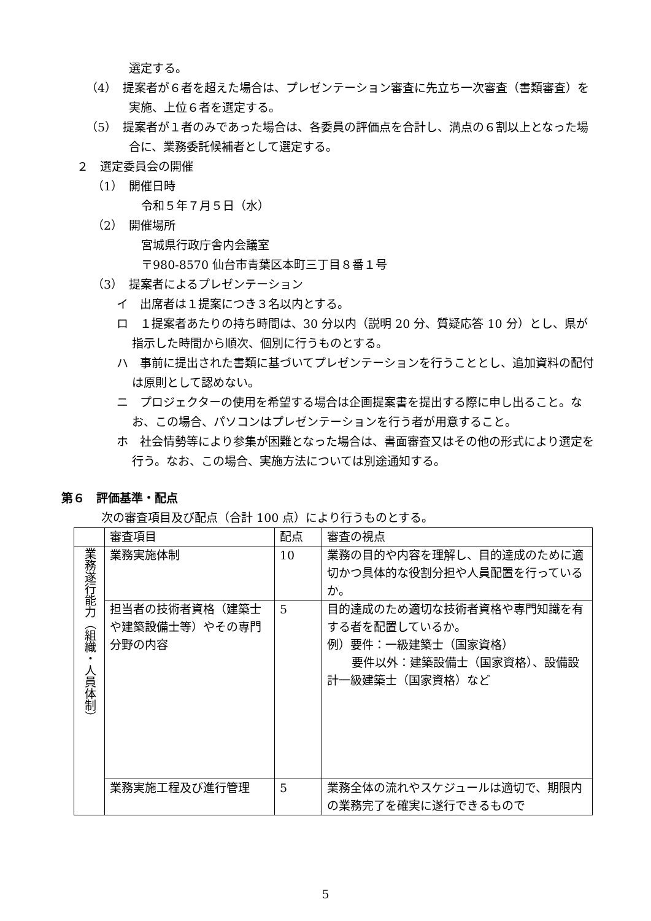選定する。
（4）　提案者が６者を超えた場合は、プレゼンテーション審査に先立ち一次審査（書類審査）を実施、上位６者を選定する。
（5）　提案者が１者のみであった場合は、各委員の評価点を合計し、満点の６割以上となった場合に、業務委託候補者として選定する。
２　選定委員会の開催
（1）　開催日時
令和５年７月５日（水）
（2）　開催場所
宮城県行政庁舎内会議室
〒980-8570 仙台市青葉区本町三丁目８番１号
（3）　提案者によるプレゼンテーション
イ　出席者は１提案につき３名以内とする。
ロ　１提案者あたりの持ち時間は、30 分以内（説明 20 分、質疑応答 10 分）とし、県が指示した時間から順次、個別に行うものとする。
ハ　事前に提出された書類に基づいてプレゼンテーションを行うこととし、追加資料の配付は原則として認めない。
ニ　プロジェクターの使用を希望する場合は企画提案書を提出する際に申し出ること。なお、この場合、パソコンはプレゼンテーションを行う者が用意すること。
ホ　社会情勢等により参集が困難となった場合は、書面審査又はその他の形式により選定を行う。なお、この場合、実施方法については別途通知する。
第６　評価基準・配点
次の審査項目及び配点（合計 100 点）により行うものとする。
| | 審査項目 | 配点 | 審査の視点 |
| 業務遂行能力（組織・人員体制） | 業務実施体制 | 10 | 業務の目的や内容を理解し、目的達成のために適切かつ具体的な役割分担や人員配置を行っているか。 |
| | 担当者の技術者資格（建築士や建築設備士等）やその専門分野の内容 | 5 | 目的達成のため適切な技術者資格や専門知識を有する者を配置しているか。 例）要件：一級建築士（国家資格） 要件以外：建築設備士（国家資格）、設備設計一級建築士（国家資格）など |
| | 業務実施工程及び進行管理 | 5 | 業務全体の流れやスケジュールは適切で、期限内の業務完了を確実に遂行できるもので |
5